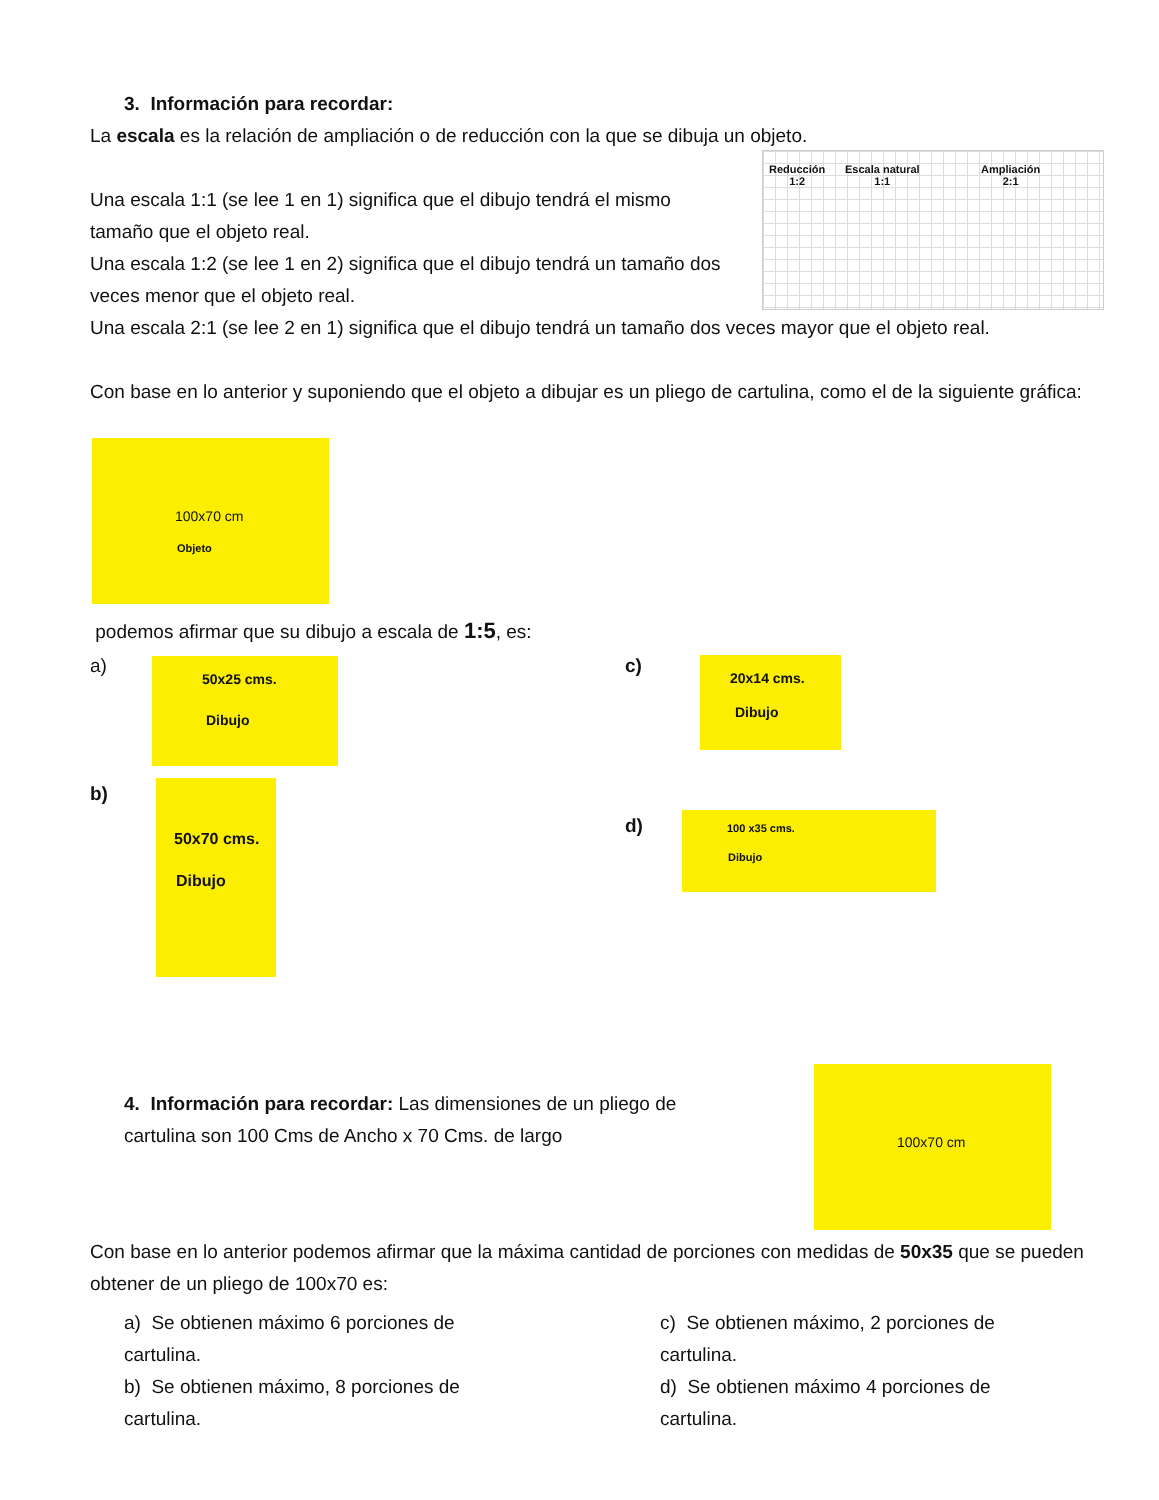3. Información para recordar:
La escala es la relación de ampliación o de reducción con la que se dibuja un objeto.
Una escala 1:1 (se lee 1 en 1) significa que el dibujo tendrá el mismo tamaño que el objeto real.
Una escala 1:2 (se lee 1 en 2) significa que el dibujo tendrá un tamaño dos veces menor que el objeto real.
Una escala 2:1 (se lee 2 en 1) significa que el dibujo tendrá un tamaño dos veces mayor que el objeto real.
Con base en lo anterior y suponiendo que el objeto a dibujar es un pliego de cartulina, como el de la siguiente gráfica:
Reducción
1:2
Escala natural
1:1
Ampliación
2:1
100x70 cm
Objeto
podemos afirmar que su dibujo a escala de 1:5, es:
a) 50x25 cms.
Dibujo
c)
20x14 cms.
Dibujo
b)
50x70 cms.
Dibujo
d) 100 x35 cms.
Dibujo
4. Información para recordar: Las dimensiones de un pliego de cartulina son 100 Cms de Ancho x 70 Cms. de largo
100x70 cm
Con base en lo anterior podemos afirmar que la máxima cantidad de porciones con medidas de 50x35 que se pueden obtener de un pliego de 100x70 es:
a) Se obtienen máximo 6 porciones de cartulina.
b) Se obtienen máximo, 8 porciones de cartulina.
c) Se obtienen máximo, 2 porciones de cartulina.
d) Se obtienen máximo 4 porciones de cartulina.